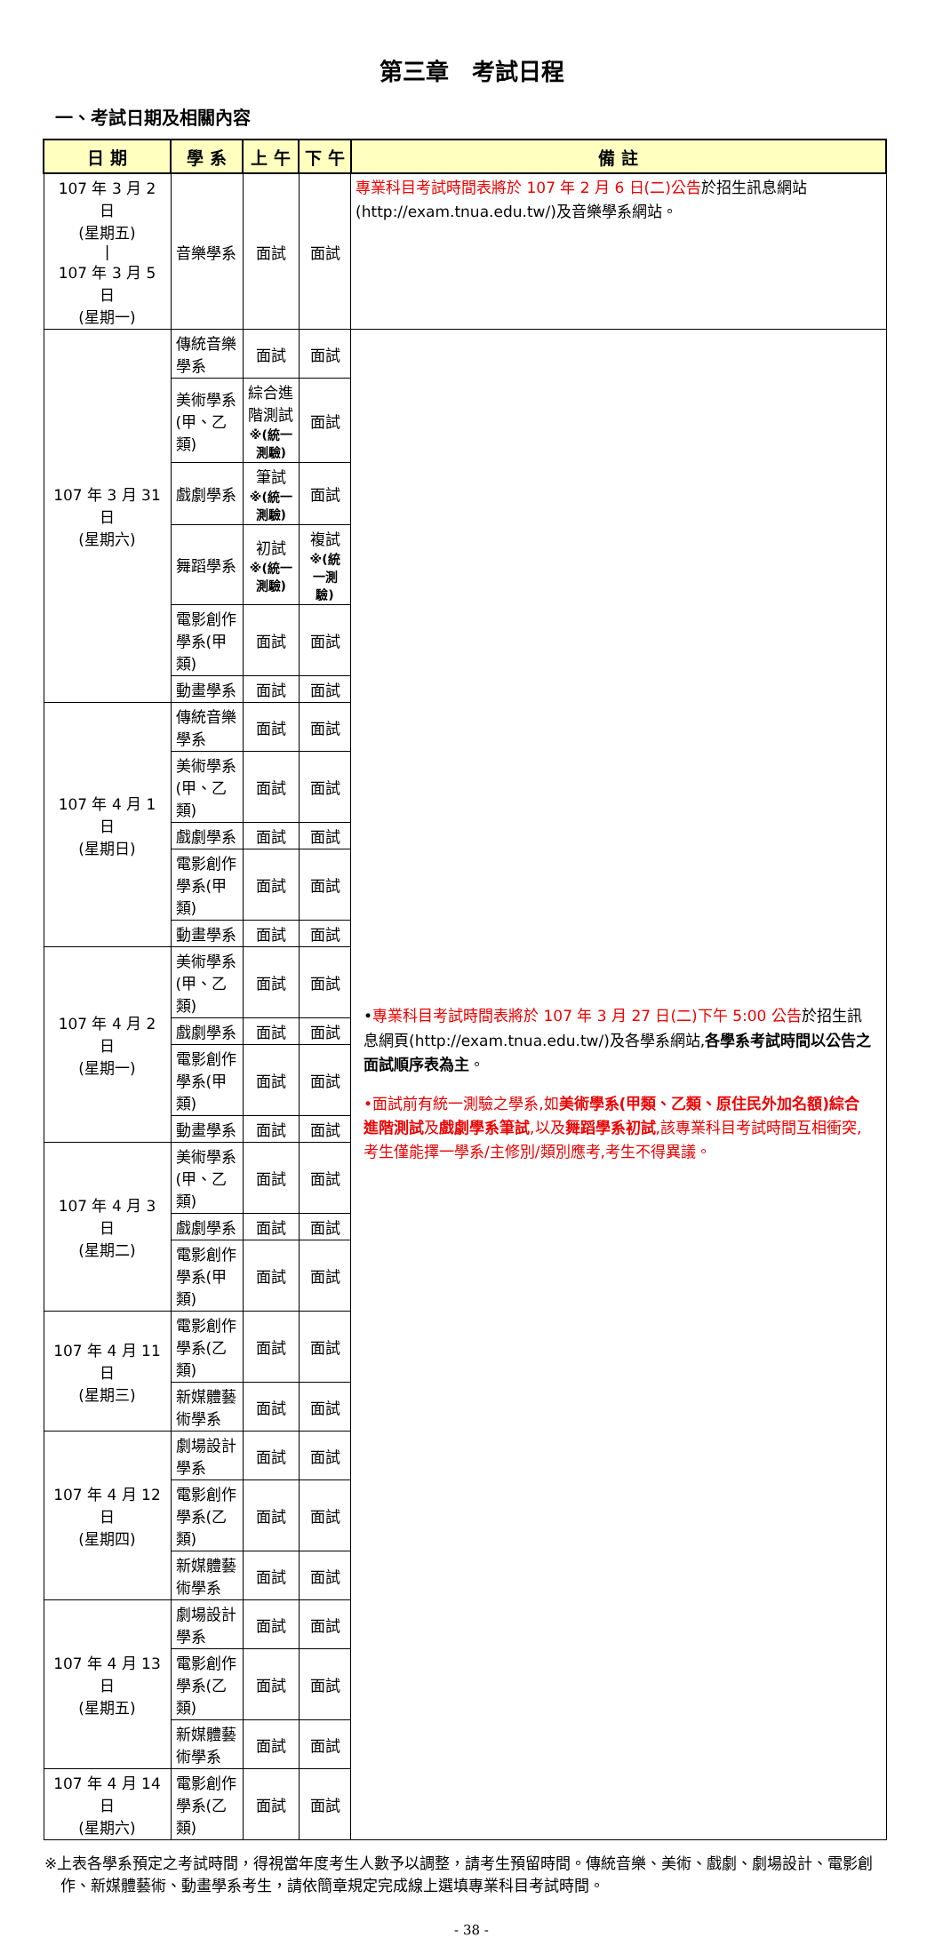第三章　考試日程
一、考試日期及相關內容
| 日 期 | 學 系 | 上 午 | 下 午 | 備 註 |
| --- | --- | --- | --- | --- |
| 107 年 3 月 2 日 (星期五) / 107 年 3 月 5 日 (星期一) | 音樂學系 | 面試 | 面試 | 專業科目考試時間表將於 107 年 2 月 6 日(二)公告 於招生訊息網站(http://exam.tnua.edu.tw/)及音樂學系網站。 |
| 107 年 3 月 31 日 (星期六) | 傳統音樂學系 | 面試 | 面試 | • 專業科目考試時間表將於 107 年 3 月 27 日(二)下午 5:00 公告 於招生訊息網頁(http://exam.tnua.edu.tw/)及各學系網站, 各學系考試時間以公告之面試順序表為主 。 •面試前有統一測驗之學系,如 美術學系(甲類、乙類、原住民外加名額)綜合進階測試 及 戲劇學系筆試 ,以及 舞蹈學系初試 ,該專業科目考試時間互相衝突,考生僅能擇一學系/主修別/類別應考,考生不得異議。 |
| | 美術學系(甲、乙類) | 綜合進階測試 ※(統一測驗) | 面試 | |
| | 戲劇學系 | 筆試 ※(統一測驗) | 面試 | |
| | 舞蹈學系 | 初試 ※(統一測驗) | 複試 ※(統一測驗) | |
| | 電影創作學系(甲類) | 面試 | 面試 | |
| | 動畫學系 | 面試 | 面試 | |
| 107 年 4 月 1 日 (星期日) | 傳統音樂學系 | 面試 | 面試 | |
| | 美術學系(甲、乙類) | 面試 | 面試 | |
| | 戲劇學系 | 面試 | 面試 | |
| | 電影創作學系(甲類) | 面試 | 面試 | |
| | 動畫學系 | 面試 | 面試 | |
| 107 年 4 月 2 日 (星期一) | 美術學系(甲、乙類) | 面試 | 面試 | |
| | 戲劇學系 | 面試 | 面試 | |
| | 電影創作學系(甲類) | 面試 | 面試 | |
| | 動畫學系 | 面試 | 面試 | |
| 107 年 4 月 3 日 (星期二) | 美術學系(甲、乙類) | 面試 | 面試 | |
| | 戲劇學系 | 面試 | 面試 | |
| | 電影創作學系(甲類) | 面試 | 面試 | |
| 107 年 4 月 11 日 (星期三) | 電影創作學系(乙類) | 面試 | 面試 | |
| | 新媒體藝術學系 | 面試 | 面試 | |
| 107 年 4 月 12 日 (星期四) | 劇場設計學系 | 面試 | 面試 | |
| | 電影創作學系(乙類) | 面試 | 面試 | |
| | 新媒體藝術學系 | 面試 | 面試 | |
| 107 年 4 月 13 日 (星期五) | 劇場設計學系 | 面試 | 面試 | |
| | 電影創作學系(乙類) | 面試 | 面試 | |
| | 新媒體藝術學系 | 面試 | 面試 | |
| 107 年 4 月 14 日 (星期六) | 電影創作學系(乙類) | 面試 | 面試 | |
※上表各學系預定之考試時間，得視當年度考生人數予以調整，請考生預留時間。傳統音樂、美術、戲劇、劇場設計、電影創作、新媒體藝術、動畫學系考生，請依簡章規定完成線上選填專業科目考試時間。
- 38 -